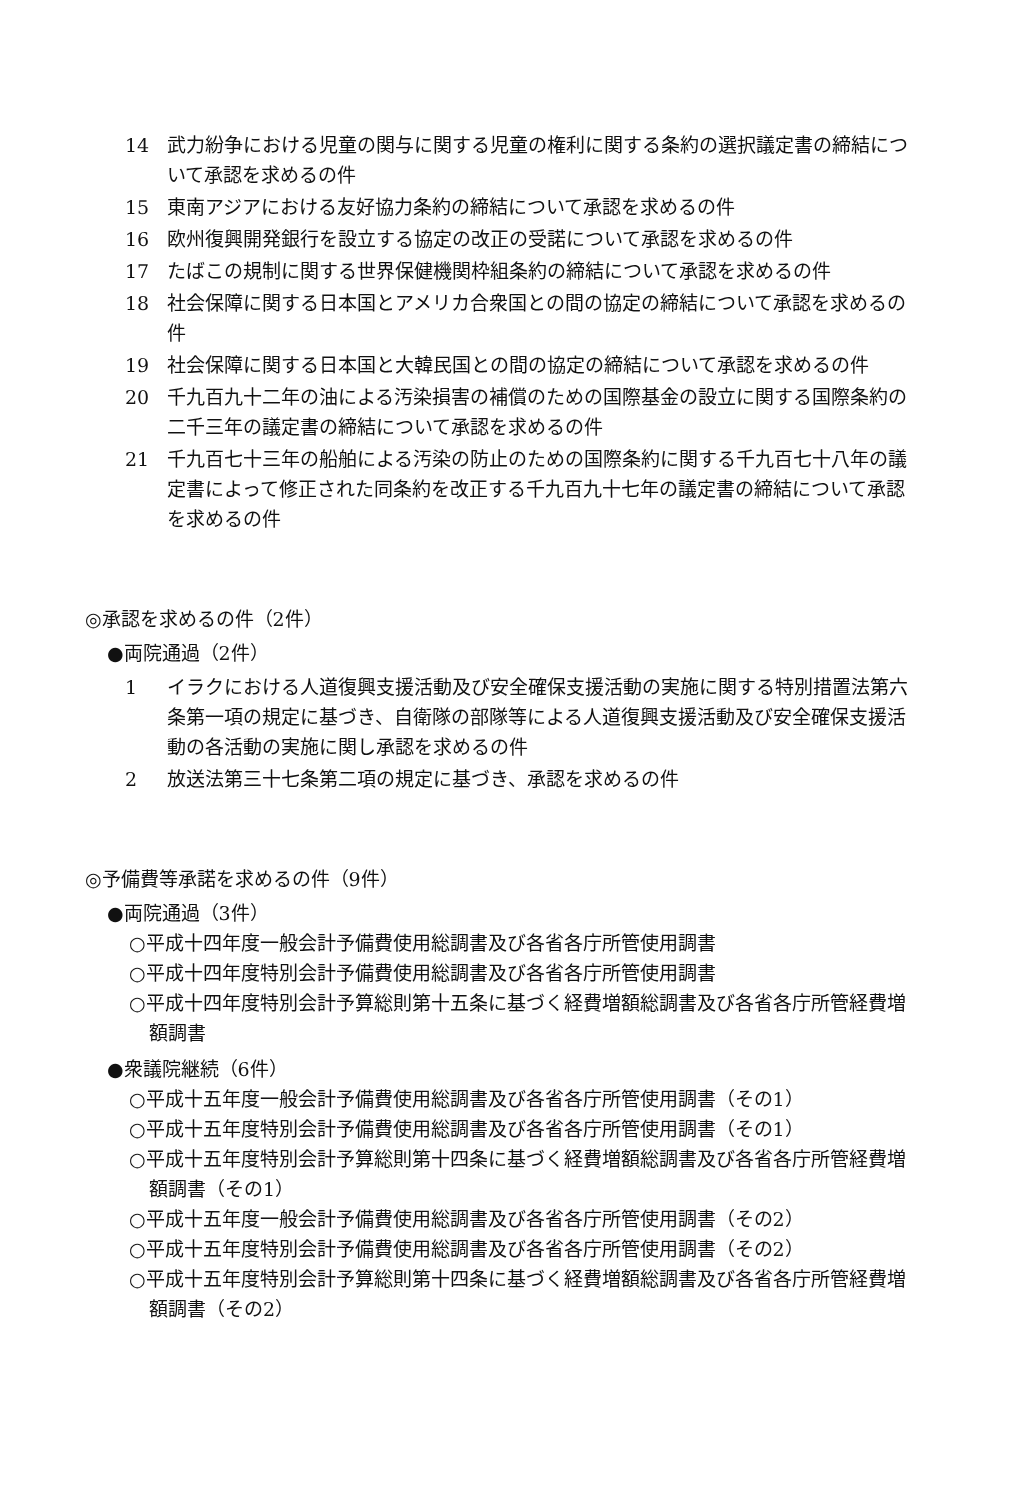14 武力紛争における児童の関与に関する児童の権利に関する条約の選択議定書の締結について承認を求めるの件
15 東南アジアにおける友好協力条約の締結について承認を求めるの件
16 欧州復興開発銀行を設立する協定の改正の受諾について承認を求めるの件
17 たばこの規制に関する世界保健機関枠組条約の締結について承認を求めるの件
18 社会保障に関する日本国とアメリカ合衆国との間の協定の締結について承認を求めるの件
19 社会保障に関する日本国と大韓民国との間の協定の締結について承認を求めるの件
20 千九百九十二年の油による汚染損害の補償のための国際基金の設立に関する国際条約の二千三年の議定書の締結について承認を求めるの件
21 千九百七十三年の船舶による汚染の防止のための国際条約に関する千九百七十八年の議定書によって修正された同条約を改正する千九百九十七年の議定書の締結について承認を求めるの件
◎承認を求めるの件（2件）
●両院通過（2件）
1 イラクにおける人道復興支援活動及び安全確保支援活動の実施に関する特別措置法第六条第一項の規定に基づき、自衛隊の部隊等による人道復興支援活動及び安全確保支援活動の各活動の実施に関し承認を求めるの件
2 放送法第三十七条第二項の規定に基づき、承認を求めるの件
◎予備費等承諾を求めるの件（9件）
●両院通過（3件）
○平成十四年度一般会計予備費使用総調書及び各省各庁所管使用調書
○平成十四年度特別会計予備費使用総調書及び各省各庁所管使用調書
○平成十四年度特別会計予算総則第十五条に基づく経費増額総調書及び各省各庁所管経費増額調書
●衆議院継続（6件）
○平成十五年度一般会計予備費使用総調書及び各省各庁所管使用調書（その1）
○平成十五年度特別会計予備費使用総調書及び各省各庁所管使用調書（その1）
○平成十五年度特別会計予算総則第十四条に基づく経費増額総調書及び各省各庁所管経費増額調書（その1）
○平成十五年度一般会計予備費使用総調書及び各省各庁所管使用調書（その2）
○平成十五年度特別会計予備費使用総調書及び各省各庁所管使用調書（その2）
○平成十五年度特別会計予算総則第十四条に基づく経費増額総調書及び各省各庁所管経費増額調書（その2）